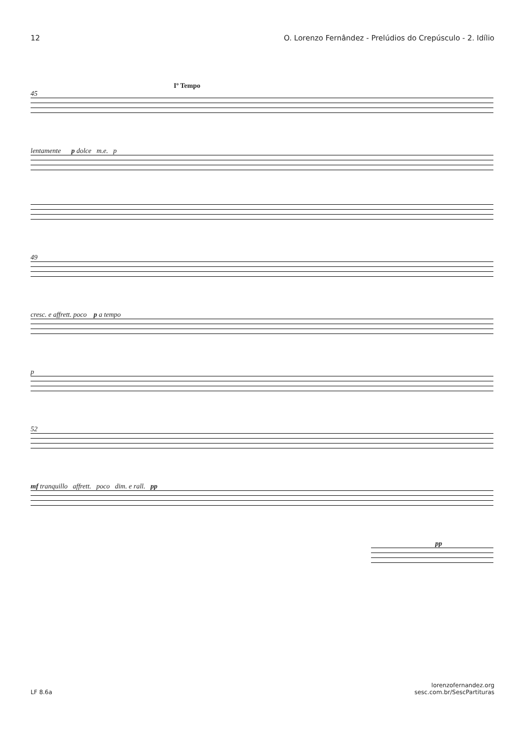12 O. Lorenzo Fernândez - Prelúdios do Crepúsculo - 2. Idílio
Iº Tempo
45
lentamente p dolce m.e. p
49
cresc. e affrett. poco p a tempo
p
52
mf tranquillo affrett. poco dim. e rall. pp
pp
LF 8.6a lorenzofernandez.org
sesc.com.br/SescPartituras